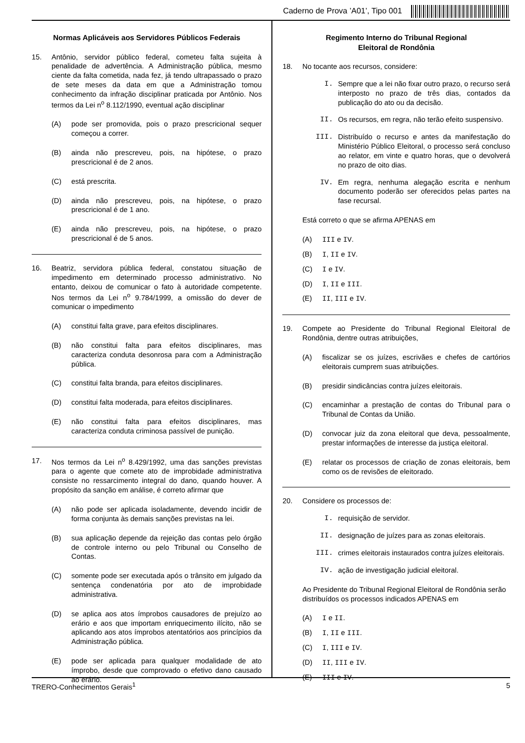Caderno de Prova ’A01’, Tipo 001
Normas Aplicáveis aos Servidores Públicos Federais
15. Antônio, servidor público federal, cometeu falta sujeita à penalidade de advertência. A Administração pública, mesmo ciente da falta cometida, nada fez, já tendo ultrapassado o prazo de sete meses da data em que a Administração tomou conhecimento da infração disciplinar praticada por Antônio. Nos termos da Lei n<sup>o</sup> 8.112/1990, eventual ação disciplinar
(A) pode ser promovida, pois o prazo prescricional sequer começou a correr.
(B) ainda não prescreveu, pois, na hipótese, o prazo prescricional é de 2 anos.
(C) está prescrita.
(D) ainda não prescreveu, pois, na hipótese, o prazo prescricional é de 1 ano.
(E) ainda não prescreveu, pois, na hipótese, o prazo prescricional é de 5 anos.
16. Beatriz, servidora pública federal, constatou situação de impedimento em determinado processo administrativo. No entanto, deixou de comunicar o fato à autoridade competente. Nos termos da Lei n<sup>o</sup> 9.784/1999, a omissão do dever de comunicar o impedimento
(A) constitui falta grave, para efeitos disciplinares.
(B) não constitui falta para efeitos disciplinares, mas caracteriza conduta desonrosa para com a Administração pública.
(C) constitui falta branda, para efeitos disciplinares.
(D) constitui falta moderada, para efeitos disciplinares.
(E) não constitui falta para efeitos disciplinares, mas caracteriza conduta criminosa passível de punição.
17. Nos termos da Lei n<sup>o</sup> 8.429/1992, uma das sanções previstas para o agente que comete ato de improbidade administrativa consiste no ressarcimento integral do dano, quando houver. A propósito da sanção em análise, é correto afirmar que
(A) não pode ser aplicada isoladamente, devendo incidir de forma conjunta às demais sanções previstas na lei.
(B) sua aplicação depende da rejeição das contas pelo órgão de controle interno ou pelo Tribunal ou Conselho de Contas.
(C) somente pode ser executada após o trânsito em julgado da sentença condenatória por ato de improbidade administrativa.
(D) se aplica aos atos ímprobos causadores de prejuízo ao erário e aos que importam enriquecimento ilícito, não se aplicando aos atos ímprobos atentatórios aos princípios da Administração pública.
(E) pode ser aplicada para qualquer modalidade de ato ímprobo, desde que comprovado o efetivo dano causado ao erário.
Regimento Interno do Tribunal Regional
Eleitoral de Rondônia
18. No tocante aos recursos, considere:
I. Sempre que a lei não fixar outro prazo, o recurso será interposto no prazo de três dias, contados da publicação do ato ou da decisão.
II. Os recursos, em regra, não terão efeito suspensivo.
III. Distribuído o recurso e antes da manifestação do Ministério Público Eleitoral, o processo será concluso ao relator, em vinte e quatro horas, que o devolverá no prazo de oito dias.
IV. Em regra, nenhuma alegação escrita e nenhum documento poderão ser oferecidos pelas partes na fase recursal.
Está correto o que se afirma APENAS em
(A) III e IV.
(B) I, II e IV.
(C) I e IV.
(D) I, II e III.
(E) II, III e IV.
19. Compete ao Presidente do Tribunal Regional Eleitoral de Rondônia, dentre outras atribuições,
(A) fiscalizar se os juízes, escrivães e chefes de cartórios eleitorais cumprem suas atribuições.
(B) presidir sindicâncias contra juízes eleitorais.
(C) encaminhar a prestação de contas do Tribunal para o Tribunal de Contas da União.
(D) convocar juiz da zona eleitoral que deva, pessoalmente, prestar informações de interesse da justiça eleitoral.
(E) relatar os processos de criação de zonas eleitorais, bem como os de revisões de eleitorado.
20. Considere os processos de:
I. requisição de servidor.
II. designação de juízes para as zonas eleitorais.
III. crimes eleitorais instaurados contra juízes eleitorais.
IV. ação de investigação judicial eleitoral.
Ao Presidente do Tribunal Regional Eleitoral de Rondônia serão distribuídos os processos indicados APENAS em
(A) I e II.
(B) I, II e III.
(C) I, III e IV.
(D) II, III e IV.
(E) III e IV.
TRERO-Conhecimentos Gerais<sup>1</sup> 5